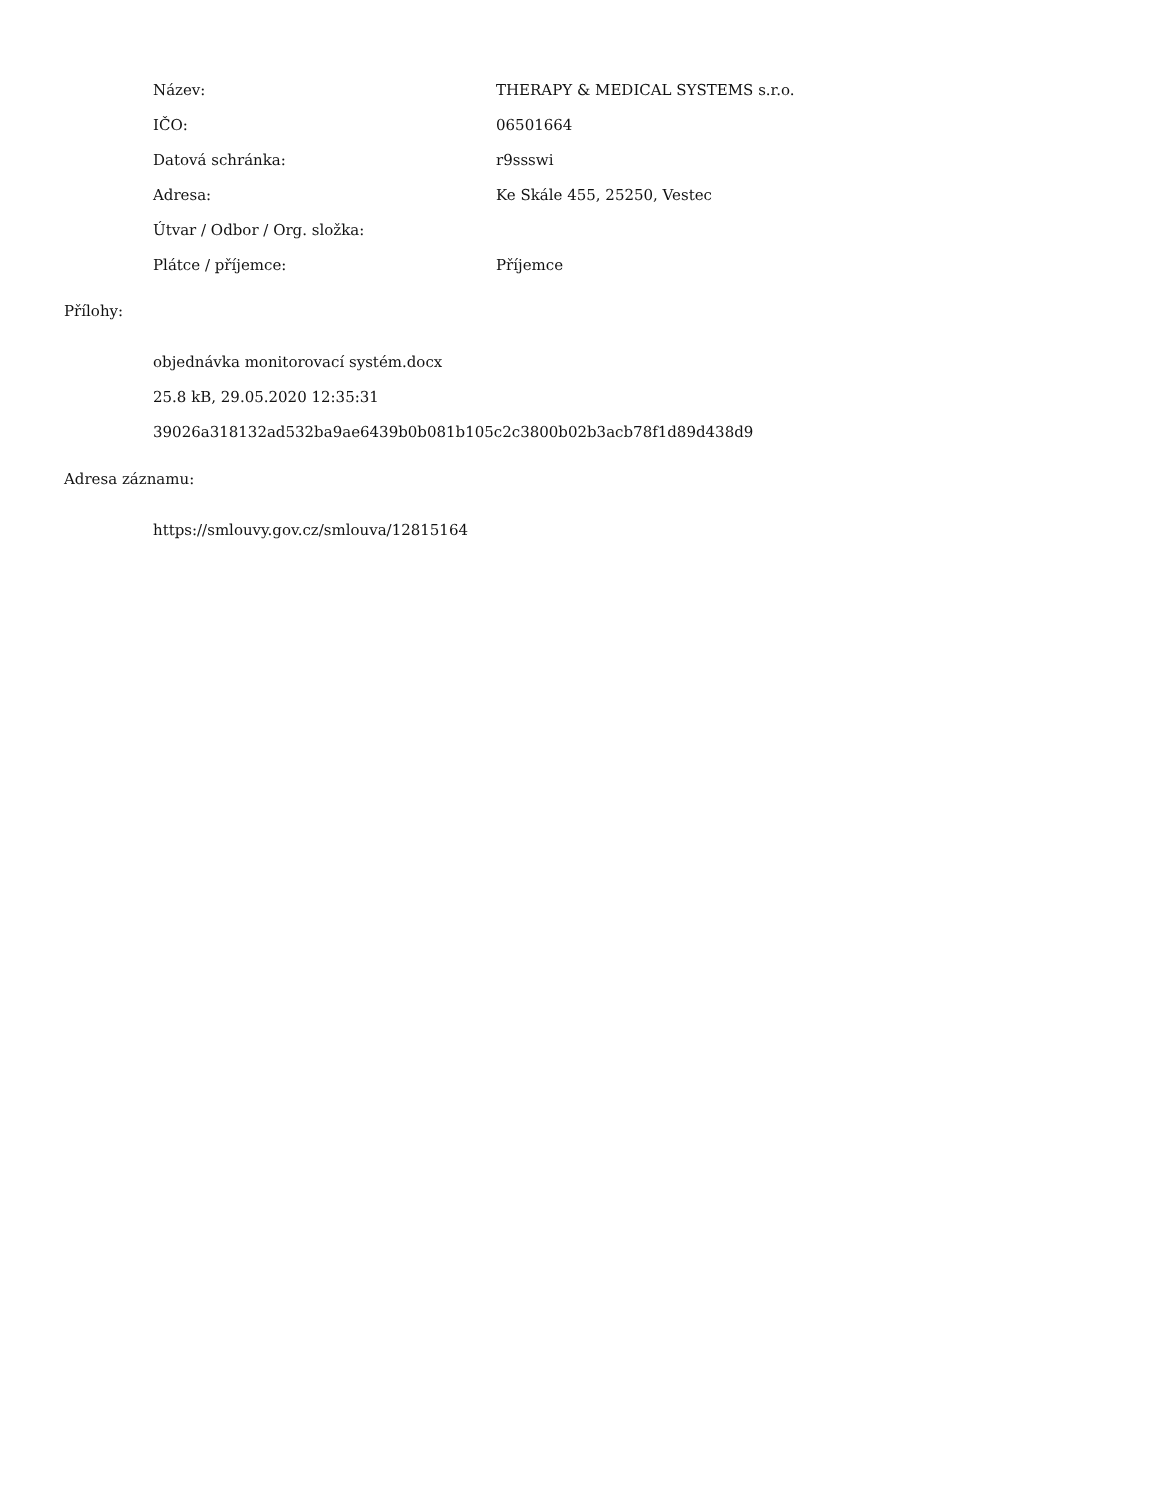| Název: | THERAPY & MEDICAL SYSTEMS s.r.o. |
| IČO: | 06501664 |
| Datová schránka: | r9ssswi |
| Adresa: | Ke Skále 455, 25250, Vestec |
| Útvar / Odbor / Org. složka: | |
| Plátce / příjemce: | Příjemce |
Přílohy:
objednávka monitorovací systém.docx
25.8 kB, 29.05.2020 12:35:31
39026a318132ad532ba9ae6439b0b081b105c2c3800b02b3acb78f1d89d438d9
Adresa záznamu:
https://smlouvy.gov.cz/smlouva/12815164